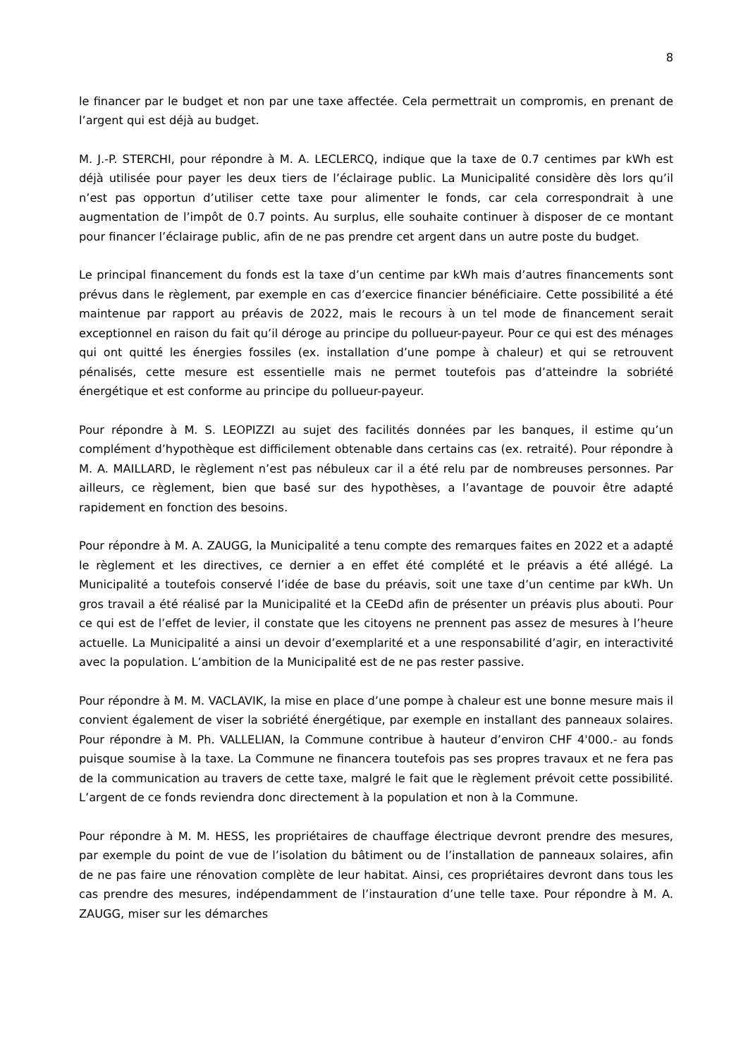8
le financer par le budget et non par une taxe affectée. Cela permettrait un compromis, en prenant de l’argent qui est déjà au budget.
M. J.-P. STERCHI, pour répondre à M. A. LECLERCQ, indique que la taxe de 0.7 centimes par kWh est déjà utilisée pour payer les deux tiers de l’éclairage public. La Municipalité considère dès lors qu’il n’est pas opportun d’utiliser cette taxe pour alimenter le fonds, car cela correspondrait à une augmentation de l’impôt de 0.7 points. Au surplus, elle souhaite continuer à disposer de ce montant pour financer l’éclairage public, afin de ne pas prendre cet argent dans un autre poste du budget.
Le principal financement du fonds est la taxe d’un centime par kWh mais d’autres financements sont prévus dans le règlement, par exemple en cas d’exercice financier bénéficiaire. Cette possibilité a été maintenue par rapport au préavis de 2022, mais le recours à un tel mode de financement serait exceptionnel en raison du fait qu’il déroge au principe du pollueur-payeur. Pour ce qui est des ménages qui ont quitté les énergies fossiles (ex. installation d’une pompe à chaleur) et qui se retrouvent pénalisés, cette mesure est essentielle mais ne permet toutefois pas d’atteindre la sobriété énergétique et est conforme au principe du pollueur-payeur.
Pour répondre à M. S. LEOPIZZI au sujet des facilités données par les banques, il estime qu’un complément d’hypothèque est difficilement obtenable dans certains cas (ex. retraité). Pour répondre à M. A. MAILLARD, le règlement n’est pas nébuleux car il a été relu par de nombreuses personnes. Par ailleurs, ce règlement, bien que basé sur des hypothèses, a l’avantage de pouvoir être adapté rapidement en fonction des besoins.
Pour répondre à M. A. ZAUGG, la Municipalité a tenu compte des remarques faites en 2022 et a adapté le règlement et les directives, ce dernier a en effet été complété et le préavis a été allégé. La Municipalité a toutefois conservé l’idée de base du préavis, soit une taxe d’un centime par kWh. Un gros travail a été réalisé par la Municipalité et la CEeDd afin de présenter un préavis plus abouti. Pour ce qui est de l’effet de levier, il constate que les citoyens ne prennent pas assez de mesures à l’heure actuelle. La Municipalité a ainsi un devoir d’exemplarité et a une responsabilité d’agir, en interactivité avec la population. L’ambition de la Municipalité est de ne pas rester passive.
Pour répondre à M. M. VACLAVIK, la mise en place d’une pompe à chaleur est une bonne mesure mais il convient également de viser la sobriété énergétique, par exemple en installant des panneaux solaires. Pour répondre à M. Ph. VALLELIAN, la Commune contribue à hauteur d’environ CHF 4'000.- au fonds puisque soumise à la taxe. La Commune ne financera toutefois pas ses propres travaux et ne fera pas de la communication au travers de cette taxe, malgré le fait que le règlement prévoit cette possibilité. L’argent de ce fonds reviendra donc directement à la population et non à la Commune.
Pour répondre à M. M. HESS, les propriétaires de chauffage électrique devront prendre des mesures, par exemple du point de vue de l’isolation du bâtiment ou de l’installation de panneaux solaires, afin de ne pas faire une rénovation complète de leur habitat. Ainsi, ces propriétaires devront dans tous les cas prendre des mesures, indépendamment de l’instauration d’une telle taxe. Pour répondre à M. A. ZAUGG, miser sur les démarches